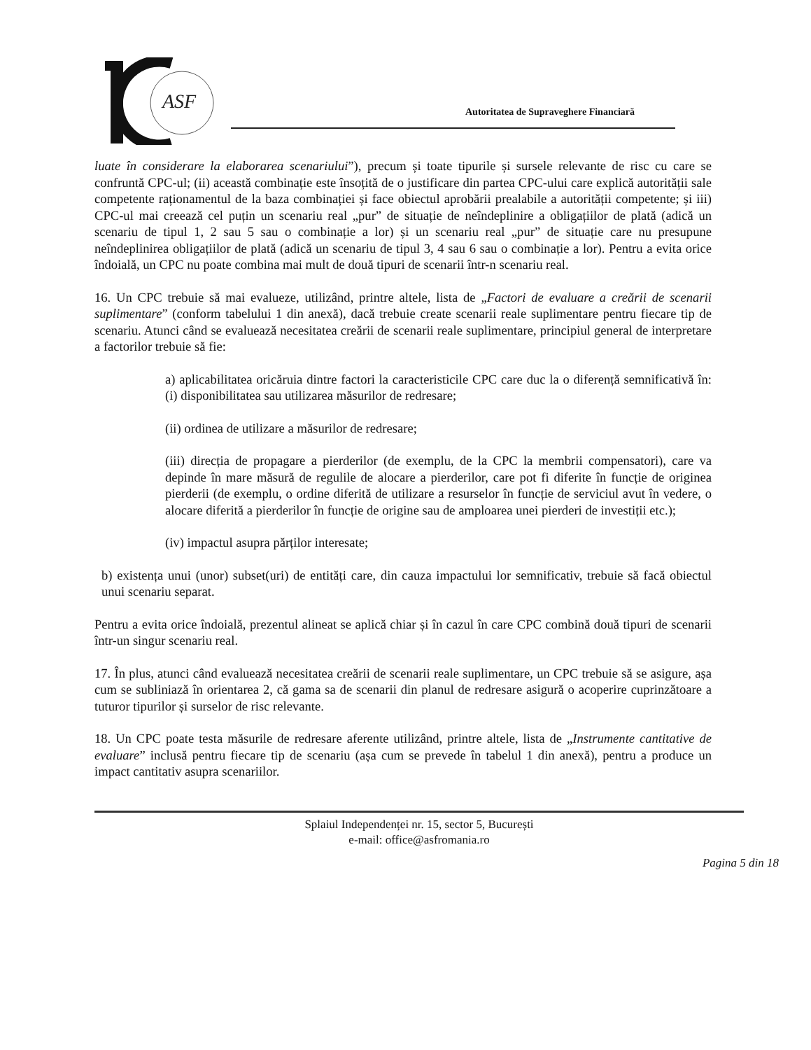ASF
Autoritatea de Supraveghere Financiară
luate în considerare la elaborarea scenariului”), precum și toate tipurile și sursele relevante de risc cu care se confruntă CPC-ul; (ii) această combinație este însoțită de o justificare din partea CPC-ului care explică autorității sale competente raționamentul de la baza combinației și face obiectul aprobării prealabile a autorității competente; și iii) CPC-ul mai creează cel puțin un scenariu real „pur” de situație de neîndeplinire a obligațiilor de plată (adică un scenariu de tipul 1, 2 sau 5 sau o combinație a lor) și un scenariu real „pur” de situație care nu presupune neîndeplinirea obligațiilor de plată (adică un scenariu de tipul 3, 4 sau 6 sau o combinație a lor). Pentru a evita orice îndoială, un CPC nu poate combina mai mult de două tipuri de scenarii într-n scenariu real.
16. Un CPC trebuie să mai evalueze, utilizând, printre altele, lista de „Factori de evaluare a creării de scenarii suplimentare” (conform tabelului 1 din anexă), dacă trebuie create scenarii reale suplimentare pentru fiecare tip de scenariu. Atunci când se evaluează necesitatea creării de scenarii reale suplimentare, principiul general de interpretare a factorilor trebuie să fie:
a) aplicabilitatea oricăruia dintre factori la caracteristicile CPC care duc la o diferență semnificativă în: (i) disponibilitatea sau utilizarea măsurilor de redresare;
(ii) ordinea de utilizare a măsurilor de redresare;
(iii) direcția de propagare a pierderilor (de exemplu, de la CPC la membrii compensatori), care va depinde în mare măsură de regulile de alocare a pierderilor, care pot fi diferite în funcție de originea pierderii (de exemplu, o ordine diferită de utilizare a resurselor în funcție de serviciul avut în vedere, o alocare diferită a pierderilor în funcție de origine sau de amploarea unei pierderi de investiții etc.);
(iv) impactul asupra părților interesate;
b) existența unui (unor) subset(uri) de entități care, din cauza impactului lor semnificativ, trebuie să facă obiectul unui scenariu separat.
Pentru a evita orice îndoială, prezentul alineat se aplică chiar și în cazul în care CPC combină două tipuri de scenarii într-un singur scenariu real.
17. În plus, atunci când evaluează necesitatea creării de scenarii reale suplimentare, un CPC trebuie să se asigure, așa cum se subliniază în orientarea 2, că gama sa de scenarii din planul de redresare asigură o acoperire cuprinzătoare a tuturor tipurilor și surselor de risc relevante.
18. Un CPC poate testa măsurile de redresare aferente utilizând, printre altele, lista de „Instrumente cantitative de evaluare” inclusă pentru fiecare tip de scenariu (așa cum se prevede în tabelul 1 din anexă), pentru a produce un impact cantitativ asupra scenariilor.
Splaiul Independenței nr. 15, sector 5, București
e-mail: office@asfromania.ro
Pagina 5 din 18